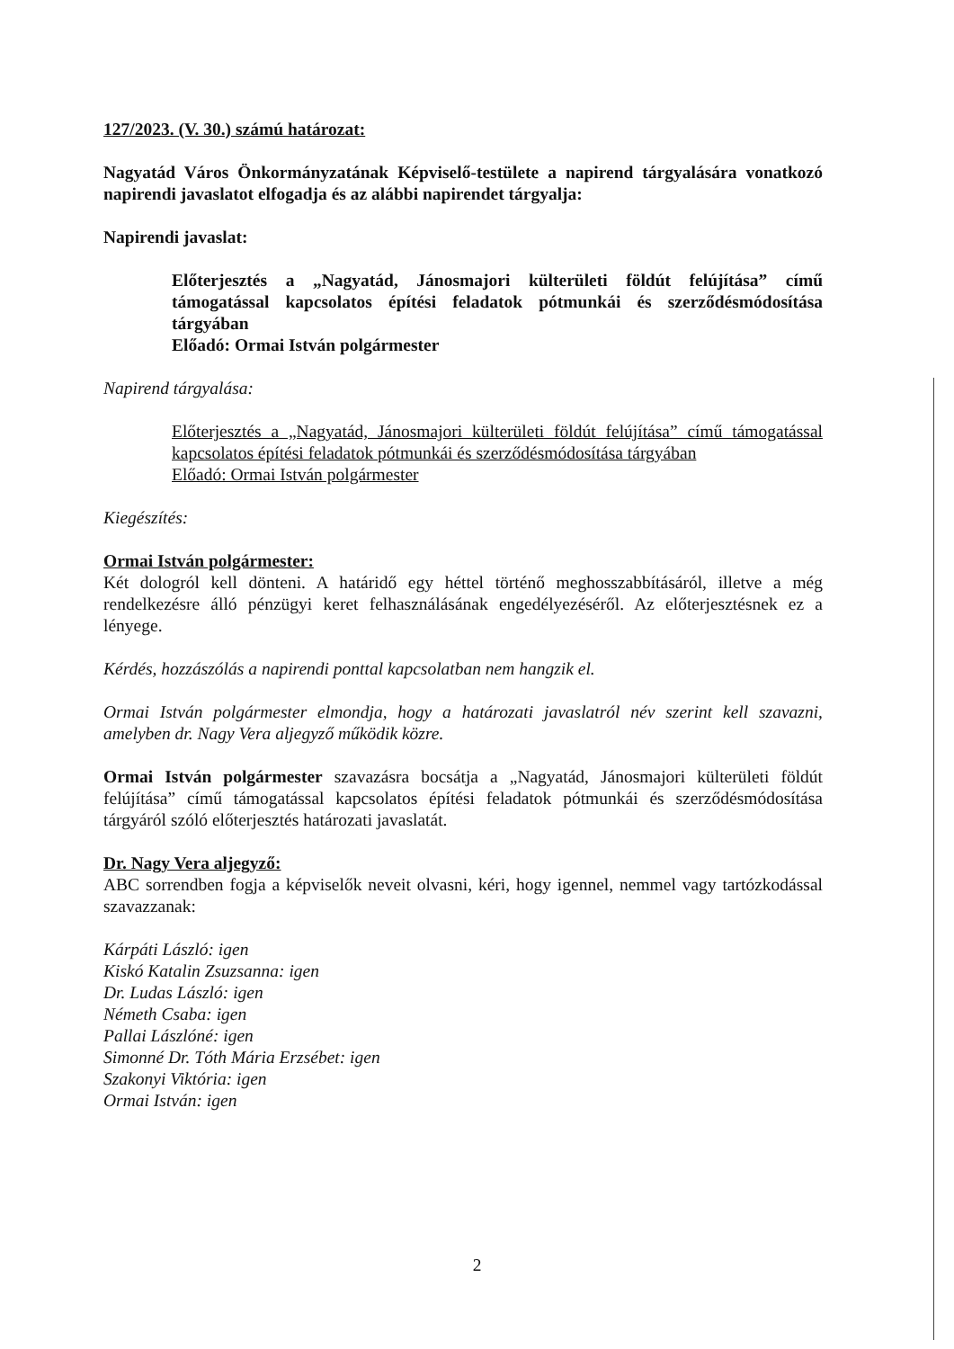127/2023. (V. 30.) számú határozat:
Nagyatád Város Önkormányzatának Képviselő-testülete a napirend tárgyalására vonatkozó napirendi javaslatot elfogadja és az alábbi napirendet tárgyalja:
Napirendi javaslat:
Előterjesztés a „Nagyatád, Jánosmajori külterületi földút felújítása” című támogatással kapcsolatos építési feladatok pótmunkái és szerződésmódosítása tárgyában
Előadó: Ormai István polgármester
Napirend tárgyalása:
Előterjesztés a „Nagyatád, Jánosmajori külterületi földút felújítása” című támogatással kapcsolatos építési feladatok pótmunkái és szerződésmódosítása tárgyában
Előadó: Ormai István polgármester
Kiegészítés:
Ormai István polgármester:
Két dologról kell dönteni. A határidő egy héttel történő meghosszabbításáról, illetve a még rendelkezésre álló pénzügyi keret felhasználásának engedélyezéséről. Az előterjesztésnek ez a lényege.
Kérdés, hozzászólás a napirendi ponttal kapcsolatban nem hangzik el.
Ormai István polgármester elmondja, hogy a határozati javaslatról név szerint kell szavazni, amelyben dr. Nagy Vera aljegyző működik közre.
Ormai István polgármester szavazásra bocsátja a „Nagyatád, Jánosmajori külterületi földút felújítása” című támogatással kapcsolatos építési feladatok pótmunkái és szerződésmódosítása tárgyáról szóló előterjesztés határozati javaslatát.
Dr. Nagy Vera aljegyző:
ABC sorrendben fogja a képviselők neveit olvasni, kéri, hogy igennel, nemmel vagy tartózkodással szavazzanak:
Kárpáti László: igen
Kiskó Katalin Zsuzsanna: igen
Dr. Ludas László: igen
Németh Csaba: igen
Pallai Lászlóné: igen
Simonné Dr. Tóth Mária Erzsébet: igen
Szakonyi Viktória: igen
Ormai István: igen
2